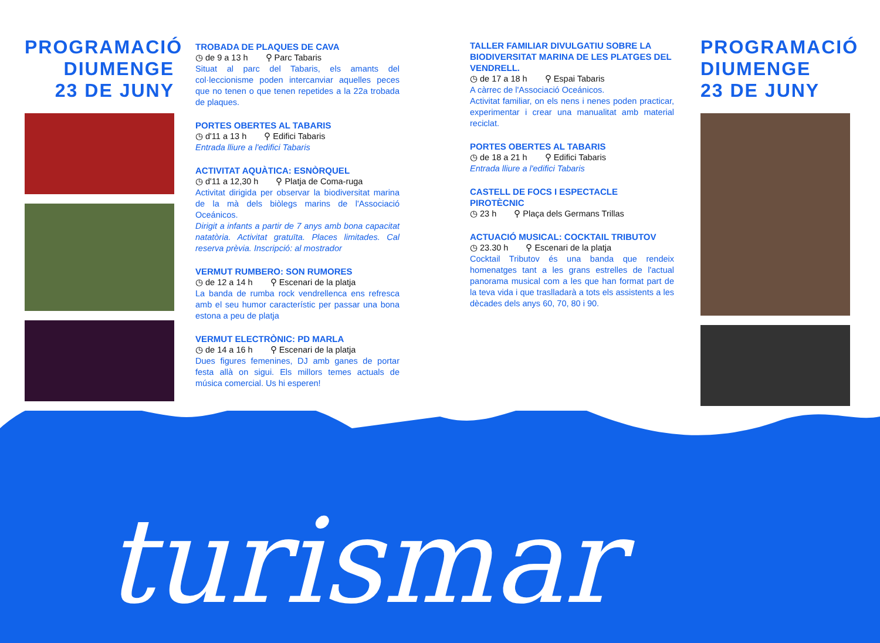PROGRAMACIÓ
DIUMENGE
23 DE JUNY
TROBADA DE PLAQUES DE CAVA
◷ de 9 a 13 h ⚲ Parc Tabaris
Situat al parc del Tabaris, els amants del col·leccionisme poden intercanviar aquelles peces que no tenen o que tenen repetides a la 22a trobada de plaques.
PORTES OBERTES AL TABARIS
◷ d'11 a 13 h ⚲ Edifici Tabaris
Entrada lliure a l'edifici Tabaris
ACTIVITAT AQUÀTICA: ESNÒRQUEL
◷ d'11 a 12,30 h ⚲ Platja de Coma-ruga
Activitat dirigida per observar la biodiversitat marina de la mà dels biòlegs marins de l'Associació Oceánicos.
Dirigit a infants a partir de 7 anys amb bona capacitat natatòria. Activitat gratuïta. Places limitades. Cal reserva prèvia. Inscripció: al mostrador
VERMUT RUMBERO: SON RUMORES
◷ de 12 a 14 h ⚲ Escenari de la platja
La banda de rumba rock vendrellenca ens refresca amb el seu humor característic per passar una bona estona a peu de platja
VERMUT ELECTRÒNIC: PD MARLA
◷ de 14 a 16 h ⚲ Escenari de la platja
Dues figures femenines, DJ amb ganes de portar festa allà on sigui. Els millors temes actuals de música comercial. Us hi esperen!
TALLER FAMILIAR DIVULGATIU SOBRE LA BIODIVERSITAT MARINA DE LES PLATGES DEL VENDRELL.
◷ de 17 a 18 h ⚲ Espai Tabaris
A càrrec de l'Associació Oceánicos.
Activitat familiar, on els nens i nenes poden practicar, experimentar i crear una manualitat amb material reciclat.
PORTES OBERTES AL TABARIS
◷ de 18 a 21 h ⚲ Edifici Tabaris
Entrada lliure a l'edifici Tabaris
CASTELL DE FOCS I ESPECTACLE PIROTÈCNIC
◷ 23 h ⚲ Plaça dels Germans Trillas
ACTUACIÓ MUSICAL: COCKTAIL TRIBUTOV
◷ 23.30 h ⚲ Escenari de la platja
Cocktail Tributov és una banda que rendeix homenatges tant a les grans estrelles de l'actual panorama musical com a les que han format part de la teva vida i que traslladarà a tots els assistents a les dècades dels anys 60, 70, 80 i 90.
PROGRAMACIÓ
DIUMENGE
23 DE JUNY
turismar